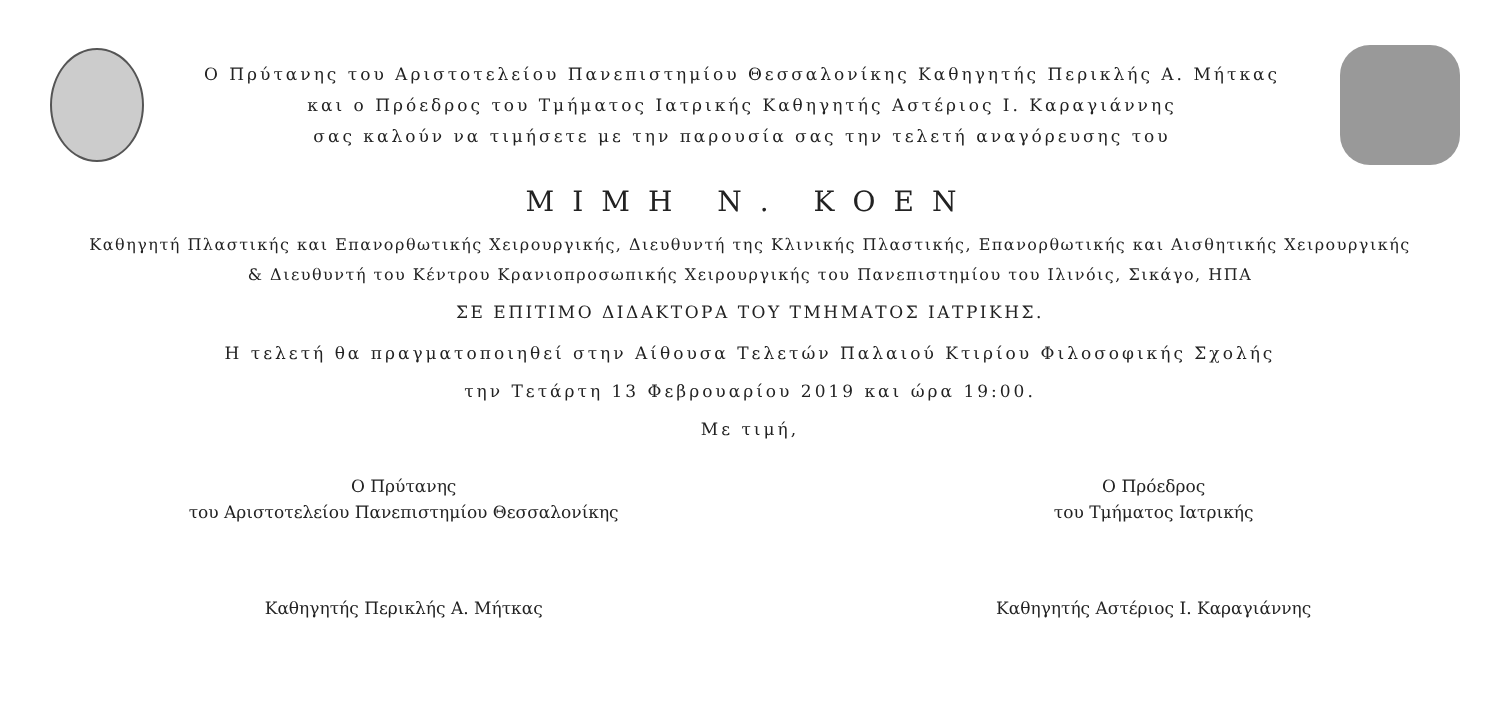Ο Πρύτανης του Αριστοτελείου Πανεπιστημίου Θεσσαλονίκης Καθηγητής Περικλής Α. Μήτκας
και ο Πρόεδρος του Τμήματος Ιατρικής Καθηγητής Αστέριος Ι. Καραγιάννης
σας καλούν να τιμήσετε με την παρουσία σας την τελετή αναγόρευσης του
ΜΙΜΗ Ν. ΚΟΕΝ
Καθηγητή Πλαστικής και Επανορθωτικής Χειρουργικής, Διευθυντή της Κλινικής Πλαστικής, Επανορθωτικής και Αισθητικής Χειρουργικής
& Διευθυντή του Κέντρου Κρανιοπροσωπικής Χειρουργικής του Πανεπιστημίου του Ιλινόις, Σικάγο, ΗΠΑ
ΣΕ ΕΠΙΤΙΜΟ ΔΙΔΑΚΤΟΡΑ ΤΟΥ ΤΜΗΜΑΤΟΣ ΙΑΤΡΙΚΗΣ.
Η τελετή θα πραγματοποιηθεί στην Αίθουσα Τελετών Παλαιού Κτιρίου Φιλοσοφικής Σχολής
την Τετάρτη 13 Φεβρουαρίου 2019 και ώρα 19:00.
Με τιμή,
Ο Πρύτανης
του Αριστοτελείου Πανεπιστημίου Θεσσαλονίκης
Καθηγητής Περικλής Α. Μήτκας
Ο Πρόεδρος
του Τμήματος Ιατρικής
Καθηγητής Αστέριος Ι. Καραγιάννης